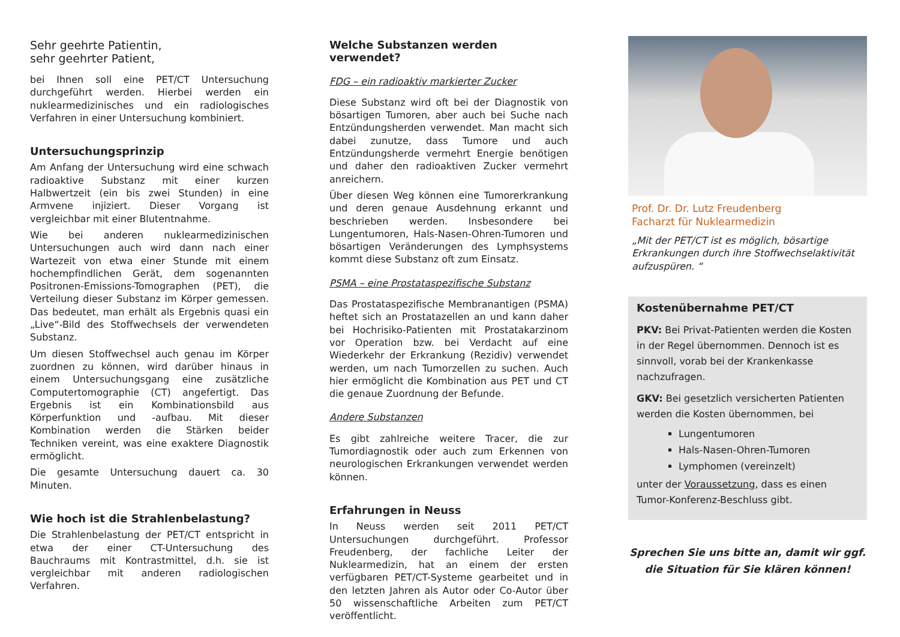Sehr geehrte Patientin,
sehr geehrter Patient,
bei Ihnen soll eine PET/CT Untersuchung durchgeführt werden. Hierbei werden ein nuklearmedizinisches und ein radiologisches Verfahren in einer Untersuchung kombiniert.
Untersuchungsprinzip
Am Anfang der Untersuchung wird eine schwach radioaktive Substanz mit einer kurzen Halbwertzeit (ein bis zwei Stunden) in eine Armvene injiziert. Dieser Vorgang ist vergleichbar mit einer Blutentnahme.
Wie bei anderen nuklearmedizinischen Untersuchungen auch wird dann nach einer Wartezeit von etwa einer Stunde mit einem hochempfindlichen Gerät, dem sogenannten Positronen-Emissions-Tomographen (PET), die Verteilung dieser Substanz im Körper gemessen. Das bedeutet, man erhält als Ergebnis quasi ein „Live“-Bild des Stoffwechsels der verwendeten Substanz.
Um diesen Stoffwechsel auch genau im Körper zuordnen zu können, wird darüber hinaus in einem Untersuchungsgang eine zusätzliche Computertomographie (CT) angefertigt. Das Ergebnis ist ein Kombinationsbild aus Körperfunktion und -aufbau. Mit dieser Kombination werden die Stärken beider Techniken vereint, was eine exaktere Diagnostik ermöglicht.
Die gesamte Untersuchung dauert ca. 30 Minuten.
Wie hoch ist die Strahlenbelastung?
Die Strahlenbelastung der PET/CT entspricht in etwa der einer CT-Untersuchung des Bauchraums mit Kontrastmittel, d.h. sie ist vergleichbar mit anderen radiologischen Verfahren.
Welche Substanzen werden verwendet?
FDG – ein radioaktiv markierter Zucker
Diese Substanz wird oft bei der Diagnostik von bösartigen Tumoren, aber auch bei Suche nach Entzündungsherden verwendet. Man macht sich dabei zunutze, dass Tumore und auch Entzündungsherde vermehrt Energie benötigen und daher den radioaktiven Zucker vermehrt anreichern.
Über diesen Weg können eine Tumorerkrankung und deren genaue Ausdehnung erkannt und beschrieben werden. Insbesondere bei Lungentumoren, Hals-Nasen-Ohren-Tumoren und bösartigen Veränderungen des Lymphsystems kommt diese Substanz oft zum Einsatz.
PSMA – eine Prostataspezifische Substanz
Das Prostataspezifische Membranantigen (PSMA) heftet sich an Prostatazellen an und kann daher bei Hochrisiko-Patienten mit Prostatakarzinom vor Operation bzw. bei Verdacht auf eine Wiederkehr der Erkrankung (Rezidiv) verwendet werden, um nach Tumorzellen zu suchen. Auch hier ermöglicht die Kombination aus PET und CT die genaue Zuordnung der Befunde.
Andere Substanzen
Es gibt zahlreiche weitere Tracer, die zur Tumordiagnostik oder auch zum Erkennen von neurologischen Erkrankungen verwendet werden können.
Erfahrungen in Neuss
In Neuss werden seit 2011 PET/CT Untersuchungen durchgeführt. Professor Freudenberg, der fachliche Leiter der Nuklearmedizin, hat an einem der ersten verfügbaren PET/CT-Systeme gearbeitet und in den letzten Jahren als Autor oder Co-Autor über 50 wissenschaftliche Arbeiten zum PET/CT veröffentlicht.
Prof. Dr. Dr. Lutz Freudenberg
Facharzt für Nuklearmedizin
„Mit der PET/CT ist es möglich, bösartige Erkrankungen durch ihre Stoffwechselaktivität aufzuspüren. “
Kostenübernahme PET/CT
PKV: Bei Privat-Patienten werden die Kosten in der Regel übernommen. Dennoch ist es sinnvoll, vorab bei der Krankenkasse nachzufragen.
GKV: Bei gesetzlich versicherten Patienten werden die Kosten übernommen, bei
Lungentumoren
Hals-Nasen-Ohren-Tumoren
Lymphomen (vereinzelt)
unter der Voraussetzung, dass es einen Tumor-Konferenz-Beschluss gibt.
Sprechen Sie uns bitte an, damit wir ggf. die Situation für Sie klären können!